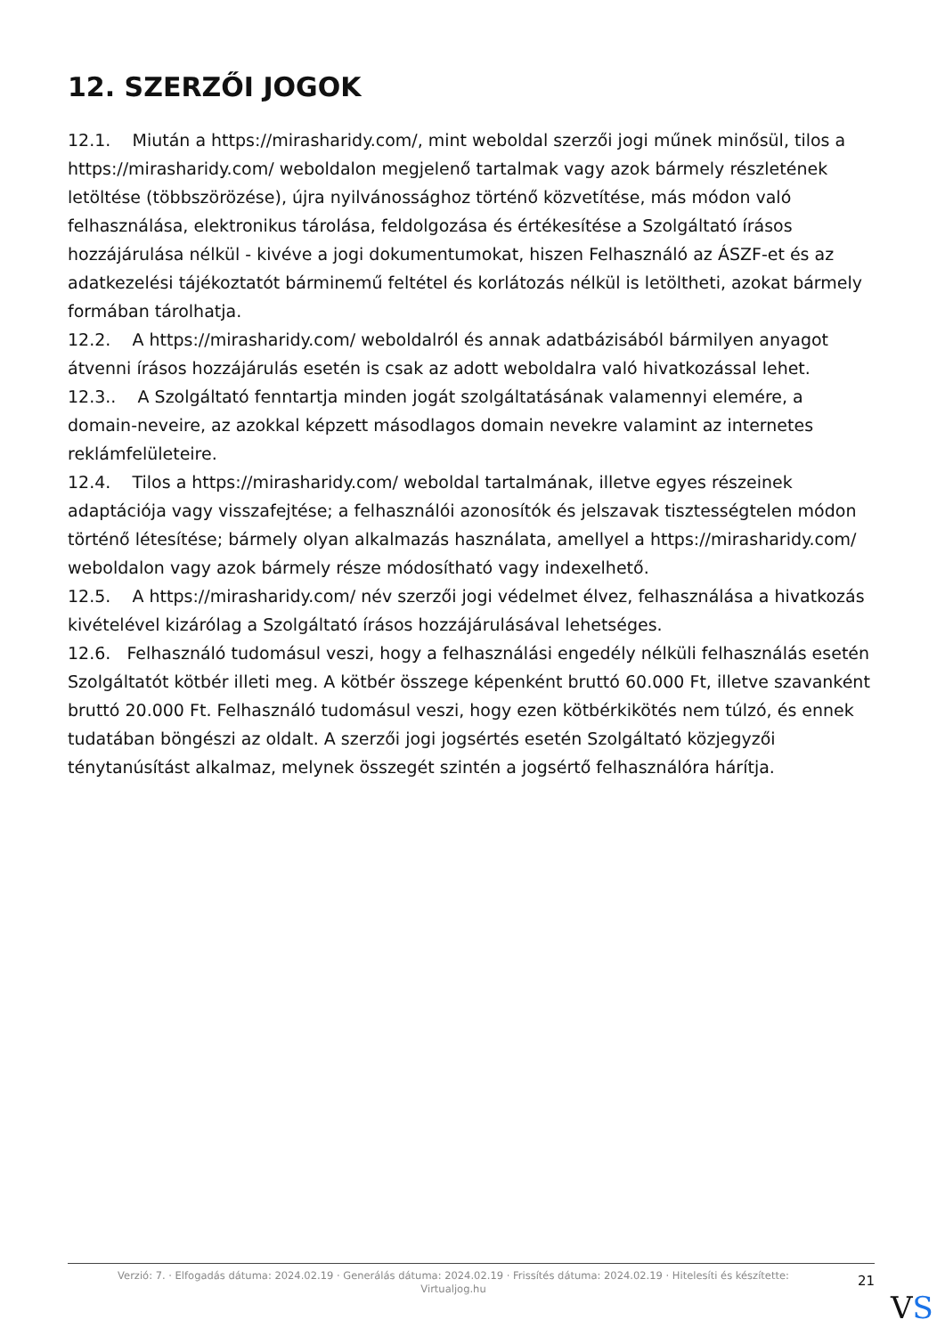12. SZERZŐI JOGOK
12.1. Miután a https://mirasharidy.com/, mint weboldal szerzői jogi műnek minősül, tilos a https://mirasharidy.com/ weboldalon megjelenő tartalmak vagy azok bármely részletének letöltése (többszörözése), újra nyilvánossághoz történő közvetítése, más módon való felhasználása, elektronikus tárolása, feldolgozása és értékesítése a Szolgáltató írásos hozzájárulása nélkül - kivéve a jogi dokumentumokat, hiszen Felhasználó az ÁSZF-et és az adatkezelési tájékoztatót bárminemű feltétel és korlátozás nélkül is letöltheti, azokat bármely formában tárolhatja.
12.2. A https://mirasharidy.com/ weboldalról és annak adatbázisából bármilyen anyagot átvenni írásos hozzájárulás esetén is csak az adott weboldalra való hivatkozással lehet.
12.3.. A Szolgáltató fenntartja minden jogát szolgáltatásának valamennyi elemére, a domain-neveire, az azokkal képzett másodlagos domain nevekre valamint az internetes reklámfelületeire.
12.4. Tilos a https://mirasharidy.com/ weboldal tartalmának, illetve egyes részeinek adaptációja vagy visszafejtése; a felhasználói azonosítók és jelszavak tisztességtelen módon történő létesítése; bármely olyan alkalmazás használata, amellyel a https://mirasharidy.com/ weboldalon vagy azok bármely része módosítható vagy indexelhető.
12.5. A https://mirasharidy.com/ név szerzői jogi védelmet élvez, felhasználása a hivatkozás kivételével kizárólag a Szolgáltató írásos hozzájárulásával lehetséges.
12.6. Felhasználó tudomásul veszi, hogy a felhasználási engedély nélküli felhasználás esetén Szolgáltatót kötbér illeti meg. A kötbér összege képenként bruttó 60.000 Ft, illetve szavanként bruttó 20.000 Ft. Felhasználó tudomásul veszi, hogy ezen kötbérkikötés nem túlzó, és ennek tudatában böngészi az oldalt. A szerzői jogi jogsértés esetén Szolgáltató közjegyzői ténytanúsítást alkalmaz, melynek összegét szintén a jogsértő felhasználóra hárítja.
Verzió: 7. · Elfogadás dátuma: 2024.02.19 · Generálás dátuma: 2024.02.19 · Frissítés dátuma: 2024.02.19 · Hitelesíti és készítette:
Virtualjog.hu
21
VS